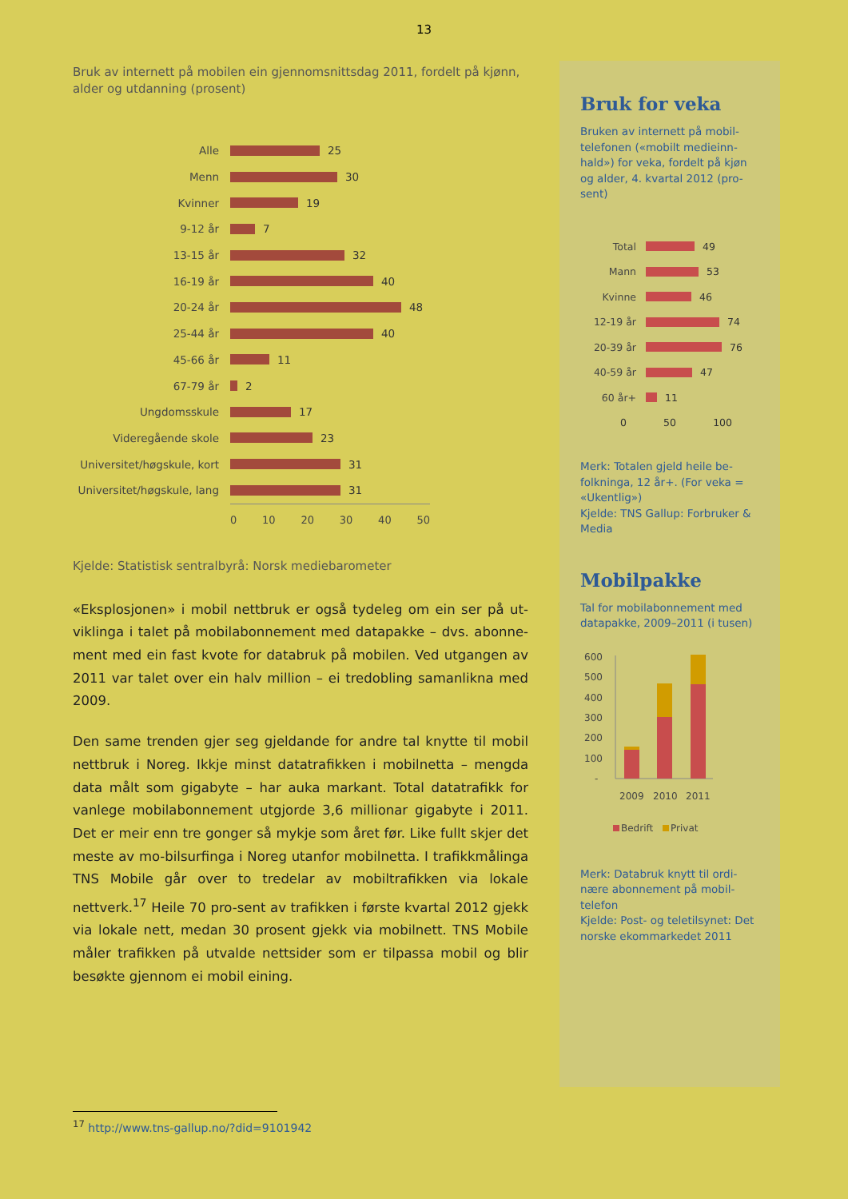13
Bruk av internett på mobilen ein gjennomsnittsdag 2011, fordelt på kjønn, alder og utdanning (prosent)
Alle 25
Menn 30
Kvinner 19
9-12 år 7
13-15 år 32
16-19 år 40
20-24 år 48
25-44 år 40
45-66 år 11
67-79 år 2
Ungdomsskule 17
Videregående skole 23
Universitet/høgskule, kort 31
Universitet/høgskule, lang 31
0 10 20 30 40 50
Kjelde: Statistisk sentralbyrå: Norsk mediebarometer
«Eksplosjonen» i mobil nettbruk er også tydeleg om ein ser på ut-viklinga i talet på mobilabonnement med datapakke – dvs. abonne-ment med ein fast kvote for databruk på mobilen. Ved utgangen av 2011 var talet over ein halv million – ei tredobling samanlikna med 2009.
Den same trenden gjer seg gjeldande for andre tal knytte til mobil nettbruk i Noreg. Ikkje minst datatrafikken i mobilnetta – mengda data målt som gigabyte – har auka markant. Total datatrafikk for vanlege mobilabonnement utgjorde 3,6 millionar gigabyte i 2011. Det er meir enn tre gonger så mykje som året før. Like fullt skjer det meste av mo-bilsurfinga i Noreg utanfor mobilnetta. I trafikkmålinga TNS Mobile går over to tredelar av mobiltrafikken via lokale nettverk.<sup>17</sup> Heile 70 pro-sent av trafikken i første kvartal 2012 gjekk via lokale nett, medan 30 prosent gjekk via mobilnett. TNS Mobile måler trafikken på utvalde nettsider som er tilpassa mobil og blir besøkte gjennom ei mobil eining.
Bruk for veka
Bruken av internett på mobil-telefonen («mobilt medieinn-hald») for veka, fordelt på kjøn og alder, 4. kvartal 2012 (pro-sent)
Total 49
Mann 53
Kvinne 46
12-19 år 74
20-39 år 76
40-59 år 47
60 år+ 11
0 50 100
Merk: Totalen gjeld heile be-folkninga, 12 år+. (For veka = «Ukentlig»)
Kjelde: TNS Gallup: Forbruker & Media
Mobilpakke
Tal for mobilabonnement med datapakke, 2009–2011 (i tusen)
600
500
400
300
200
100
-
2009
2010
2011
Bedrift
Privat
Merk: Databruk knytt til ordi-nære abonnement på mobil-telefon
Kjelde: Post- og teletilsynet: Det norske ekommarkedet 2011
<sup>17</sup> http://www.tns-gallup.no/?did=9101942